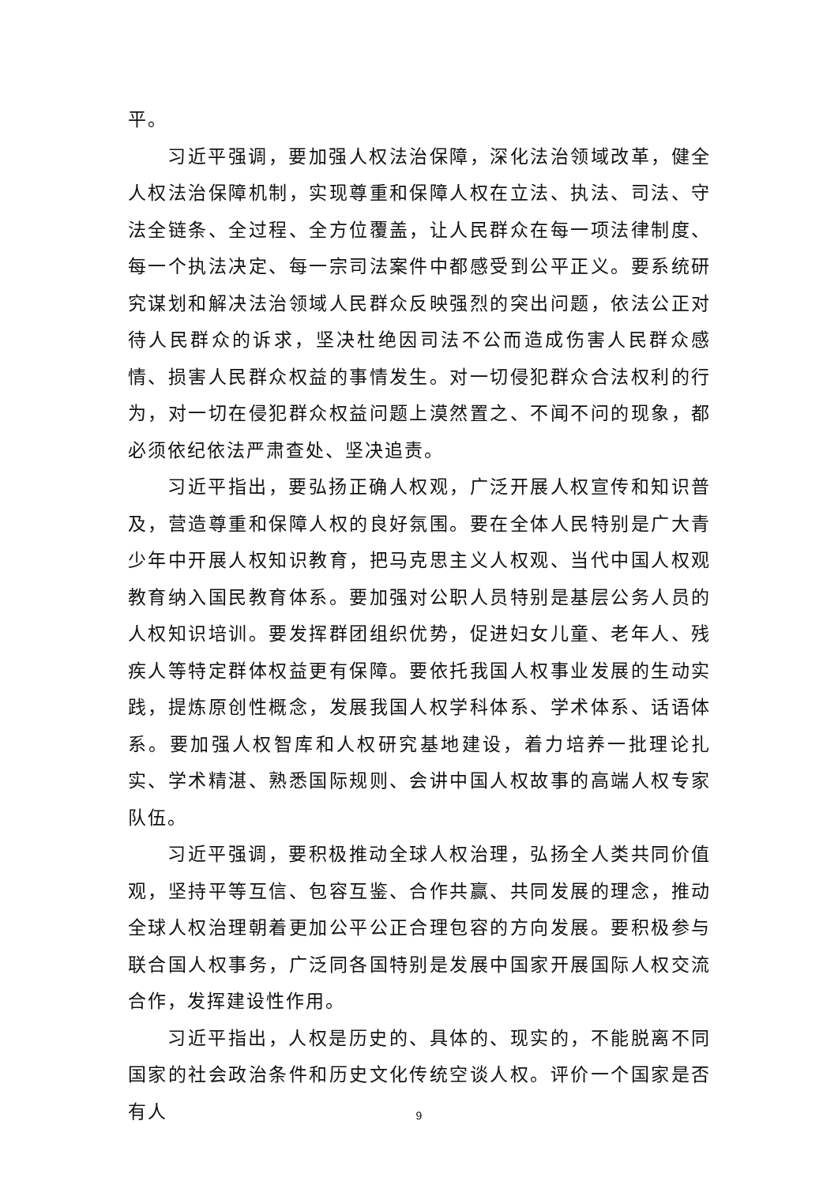平。
习近平强调，要加强人权法治保障，深化法治领域改革，健全人权法治保障机制，实现尊重和保障人权在立法、执法、司法、守法全链条、全过程、全方位覆盖，让人民群众在每一项法律制度、每一个执法决定、每一宗司法案件中都感受到公平正义。要系统研究谋划和解决法治领域人民群众反映强烈的突出问题，依法公正对待人民群众的诉求，坚决杜绝因司法不公而造成伤害人民群众感情、损害人民群众权益的事情发生。对一切侵犯群众合法权利的行为，对一切在侵犯群众权益问题上漠然置之、不闻不问的现象，都必须依纪依法严肃查处、坚决追责。
习近平指出，要弘扬正确人权观，广泛开展人权宣传和知识普及，营造尊重和保障人权的良好氛围。要在全体人民特别是广大青少年中开展人权知识教育，把马克思主义人权观、当代中国人权观教育纳入国民教育体系。要加强对公职人员特别是基层公务人员的人权知识培训。要发挥群团组织优势，促进妇女儿童、老年人、残疾人等特定群体权益更有保障。要依托我国人权事业发展的生动实践，提炼原创性概念，发展我国人权学科体系、学术体系、话语体系。要加强人权智库和人权研究基地建设，着力培养一批理论扎实、学术精湛、熟悉国际规则、会讲中国人权故事的高端人权专家队伍。
习近平强调，要积极推动全球人权治理，弘扬全人类共同价值观，坚持平等互信、包容互鉴、合作共赢、共同发展的理念，推动全球人权治理朝着更加公平公正合理包容的方向发展。要积极参与联合国人权事务，广泛同各国特别是发展中国家开展国际人权交流合作，发挥建设性作用。
习近平指出，人权是历史的、具体的、现实的，不能脱离不同国家的社会政治条件和历史文化传统空谈人权。评价一个国家是否有人
9